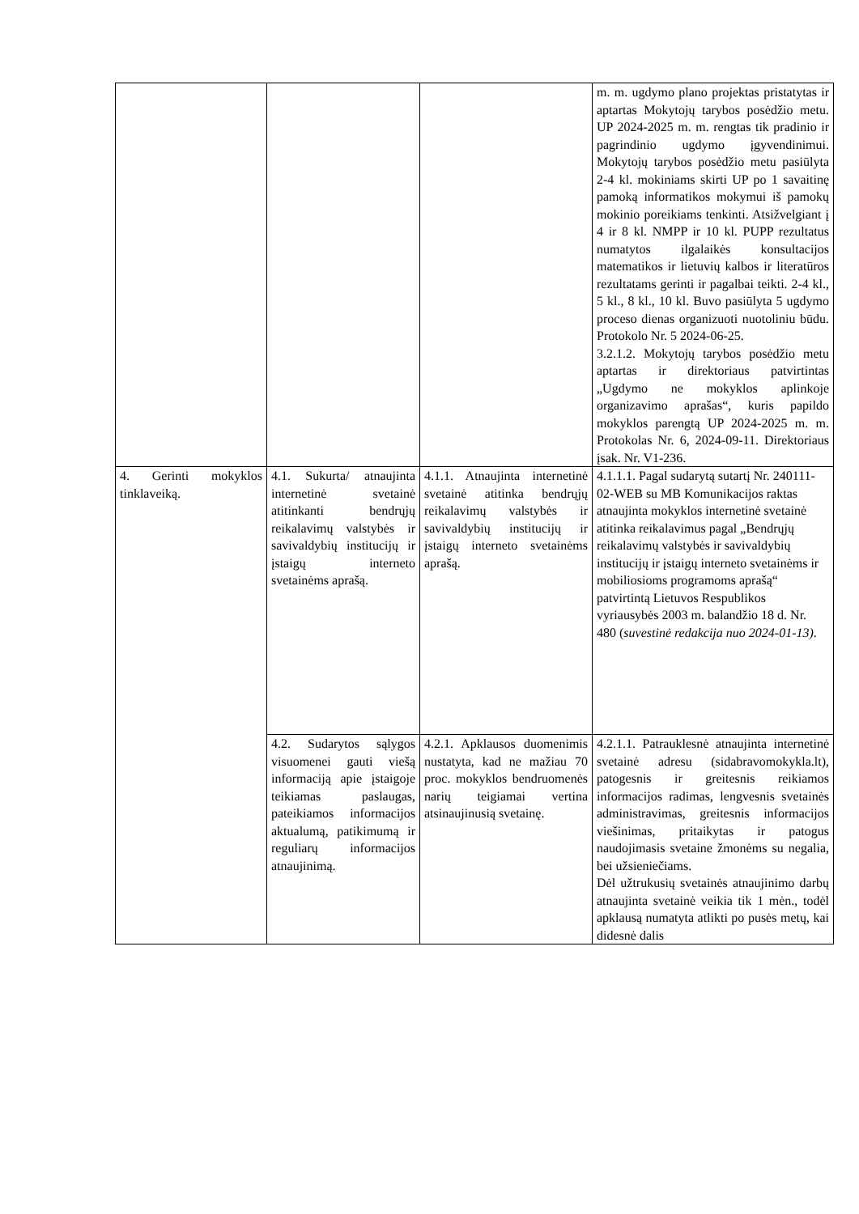| | | | m. m. ugdymo plano projektas pristatytas ir aptartas Mokytojų tarybos posėdžio metu. UP 2024-2025 m. m. rengtas tik pradinio ir pagrindinio ugdymo įgyvendinimui. Mokytojų tarybos posėdžio metu pasiūlyta 2-4 kl. mokiniams skirti UP po 1 savaitinę pamoką informatikos mokymui iš pamokų mokinio poreikiams tenkinti. Atsižvelgiant į 4 ir 8 kl. NMPP ir 10 kl. PUPP rezultatus numatytos ilgalaikės konsultacijos matematikos ir lietuvių kalbos ir literatūros rezultatams gerinti ir pagalbai teikti. 2-4 kl., 5 kl., 8 kl., 10 kl. Buvo pasiūlyta 5 ugdymo proceso dienas organizuoti nuotoliniu būdu. Protokolo Nr. 5 2024-06-25. 3.2.1.2. Mokytojų tarybos posėdžio metu aptartas ir direktoriaus patvirtintas „Ugdymo ne mokyklos aplinkoje organizavimo aprašas“, kuris papildo mokyklos parengtą UP 2024-2025 m. m. Protokolas Nr. 6, 2024-09-11. Direktoriaus įsak. Nr. V1-236. |
| 4. Gerinti mokyklos tinklaveiką. | 4.1. Sukurta/ atnaujinta internetinė svetainė atitinkanti bendrųjų reikalavimų valstybės ir savivaldybių institucijų ir įstaigų interneto svetainėms aprašą. | 4.1.1. Atnaujinta internetinė svetainė atitinka bendrųjų reikalavimų valstybės ir savivaldybių institucijų ir įstaigų interneto svetainėms aprašą. | 4.1.1.1. Pagal sudarytą sutartį Nr. 240111-02-WEB su MB Komunikacijos raktas atnaujinta mokyklos internetinė svetainė atitinka reikalavimus pagal „Bendrųjų reikalavimų valstybės ir savivaldybių institucijų ir įstaigų interneto svetainėms ir mobiliosioms programoms aprašą“ patvirtintą Lietuvos Respublikos vyriausybės 2003 m. balandžio 18 d. Nr. 480 ( suvestinė redakcija nuo 2024-01-13) . |
| | 4.2. Sudarytos sąlygos visuomenei gauti viešą informaciją apie įstaigoje teikiamas paslaugas, pateikiamos informacijos aktualumą, patikimumą ir reguliarų informacijos atnaujinimą. | 4.2.1. Apklausos duomenimis nustatyta, kad ne mažiau 70 proc. mokyklos bendruomenės narių teigiamai vertina atsinaujinusią svetainę. | 4.2.1.1. Patrauklesnė atnaujinta internetinė svetainė adresu (sidabravomokykla.lt), patogesnis ir greitesnis reikiamos informacijos radimas, lengvesnis svetainės administravimas, greitesnis informacijos viešinimas, pritaikytas ir patogus naudojimasis svetaine žmonėms su negalia, bei užsieniečiams. Dėl užtrukusių svetainės atnaujinimo darbų atnaujinta svetainė veikia tik 1 mėn., todėl apklausą numatyta atlikti po pusės metų, kai didesnė dalis |